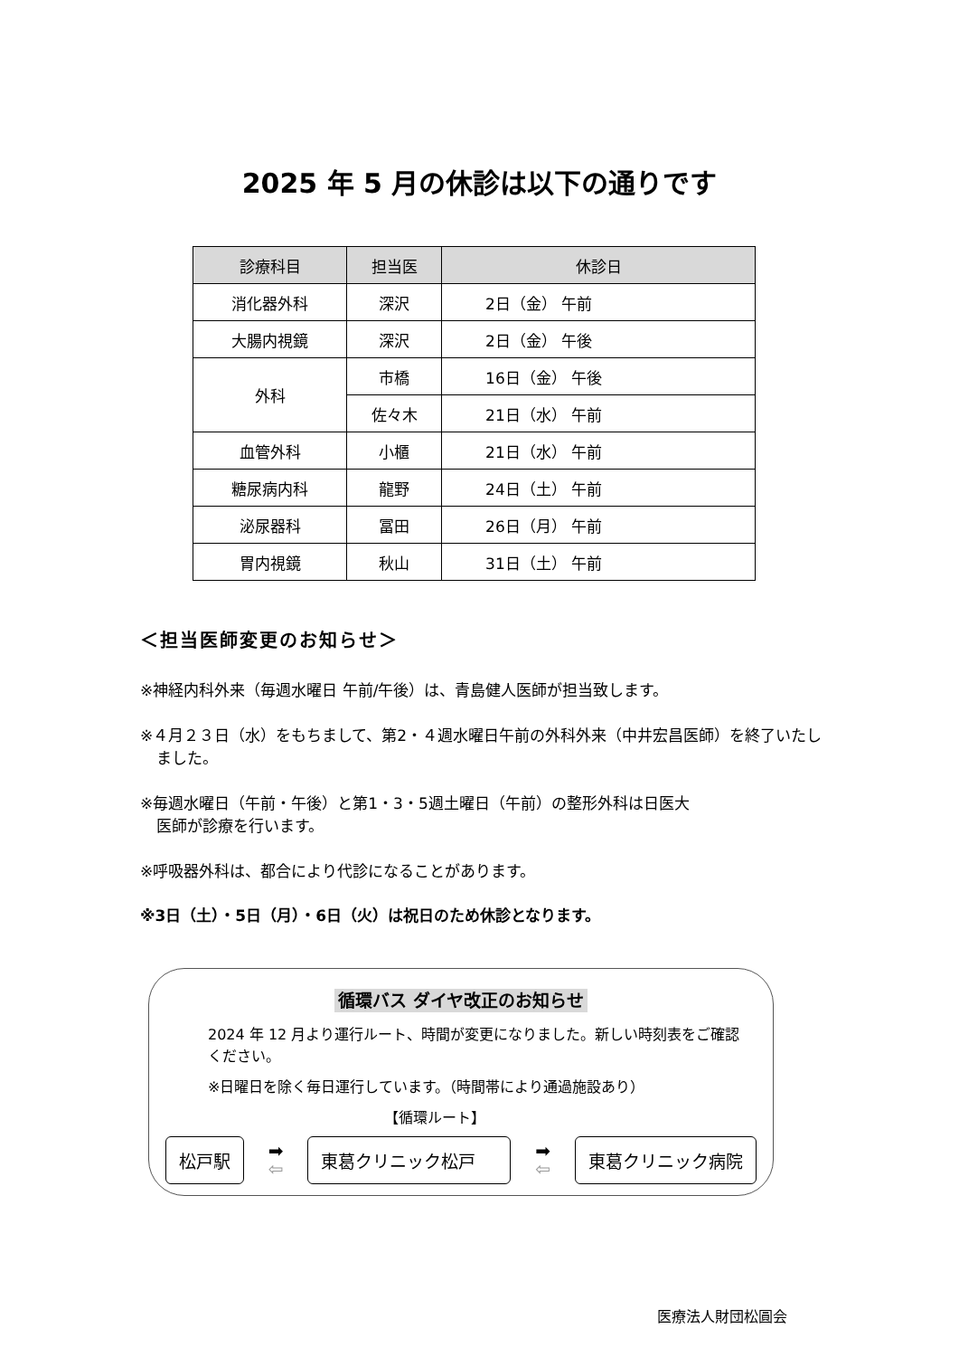2025 年 5 月の休診は以下の通りです
| 診療科目 | 担当医 | 休診日 |
| --- | --- | --- |
| 消化器外科 | 深沢 | 2日（金） 午前 |
| 大腸内視鏡 | 深沢 | 2日（金） 午後 |
| 外科 | 市橋 | 16日（金） 午後 |
| | 佐々木 | 21日（水） 午前 |
| 血管外科 | 小櫃 | 21日（水） 午前 |
| 糖尿病内科 | 龍野 | 24日（土） 午前 |
| 泌尿器科 | 冨田 | 26日（月） 午前 |
| 胃内視鏡 | 秋山 | 31日（土） 午前 |
＜担当医師変更のお知らせ＞
※神経内科外来（毎週水曜日 午前/午後）は、青島健人医師が担当致します。
※４月２３日（水）をもちまして、第2・４週水曜日午前の外科外来（中井宏昌医師）を終了いたしました。
※毎週水曜日（午前・午後）と第1・3・5週土曜日（午前）の整形外科は日医大
医師が診療を行います。
※呼吸器外科は、都合により代診になることがあります。
※3日（土）・5日（月）・6日（火）は祝日のため休診となります。
循環バス ダイヤ改正のお知らせ
2024 年 12 月より運行ルート、時間が変更になりました。新しい時刻表をご確認ください。
※日曜日を除く毎日運行しています。（時間帯により通過施設あり）
【循環ルート】
松戸駅
➡
⇦
東葛クリニック松戸
➡
⇦
東葛クリニック病院
医療法人財団松圓会